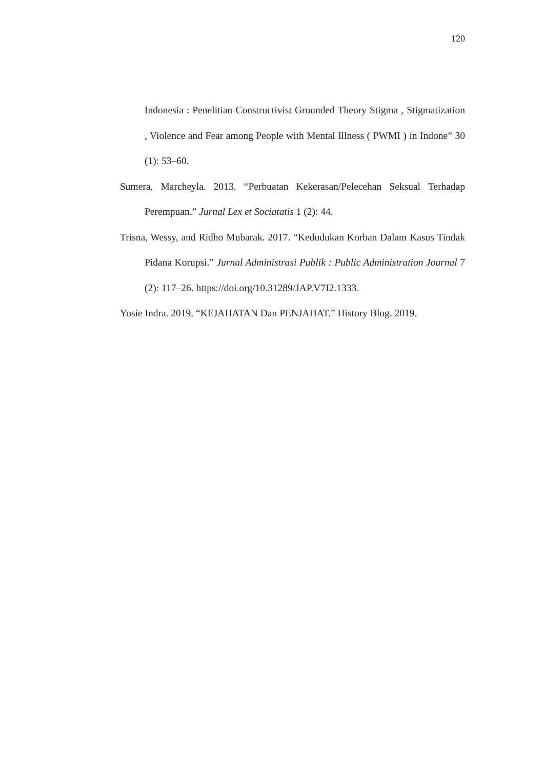120
Indonesia : Penelitian Constructivist Grounded Theory Stigma , Stigmatization , Violence and Fear among People with Mental Illness ( PWMI ) in Indone” 30 (1): 53–60.
Sumera, Marcheyla. 2013. “Perbuatan Kekerasan/Pelecehan Seksual Terhadap Perempuan.” Jurnal Lex et Sociatatis 1 (2): 44.
Trisna, Wessy, and Ridho Mubarak. 2017. “Kedudukan Korban Dalam Kasus Tindak Pidana Korupsi.” Jurnal Administrasi Publik : Public Administration Journal 7 (2): 117–26. https://doi.org/10.31289/JAP.V7I2.1333.
Yosie Indra. 2019. “KEJAHATAN Dan PENJAHAT.” History Blog. 2019.